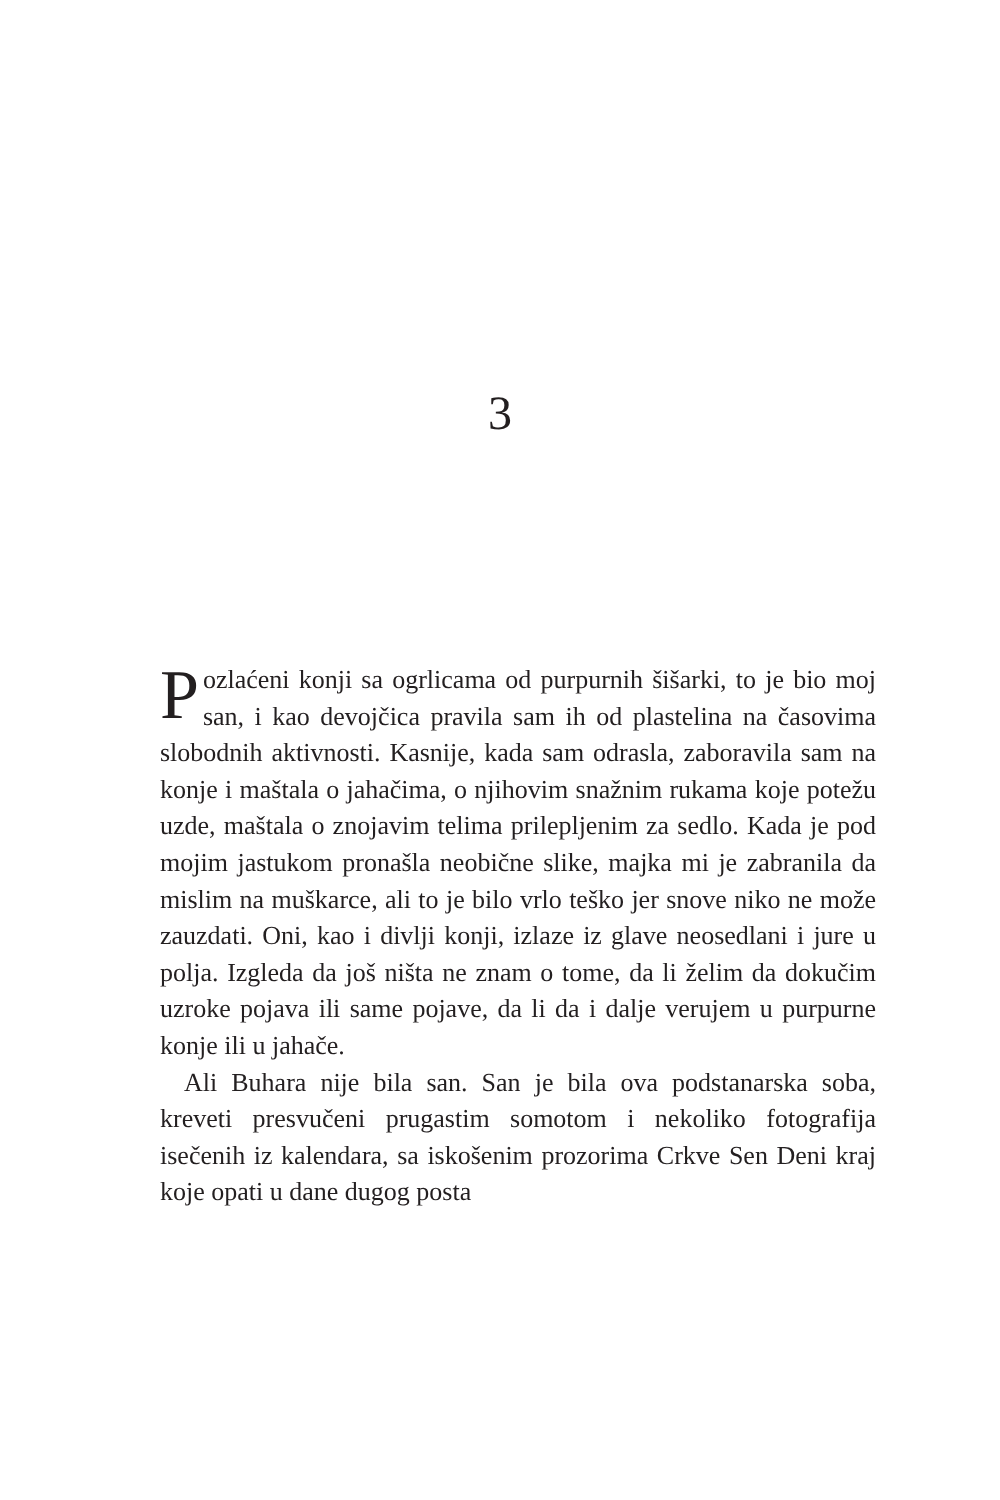3
Pozlaćeni konji sa ogrlicama od purpurnih šišarki, to je bio moj san, i kao devojčica pravila sam ih od plastelina na časovima slobodnih aktivnosti. Kasnije, kada sam odrasla, zaboravila sam na konje i maštala o jahačima, o njihovim snažnim rukama koje potežu uzde, maštala o znojavim telima prilepljenim za sedlo. Kada je pod mojim jastukom pronašla neobične slike, majka mi je zabranila da mislim na muškarce, ali to je bilo vrlo teško jer snove niko ne može zauzdati. Oni, kao i divlji konji, izlaze iz glave neosedlani i jure u polja. Izgleda da još ništa ne znam o tome, da li želim da dokučim uzroke pojava ili same pojave, da li da i dalje verujem u purpurne konje ili u jahače.
Ali Buhara nije bila san. San je bila ova podstanarska soba, kreveti presvučeni prugastim somotom i nekoliko fotografija isečenih iz kalendara, sa iskošenim prozorima Crkve Sen Deni kraj koje opati u dane dugog posta